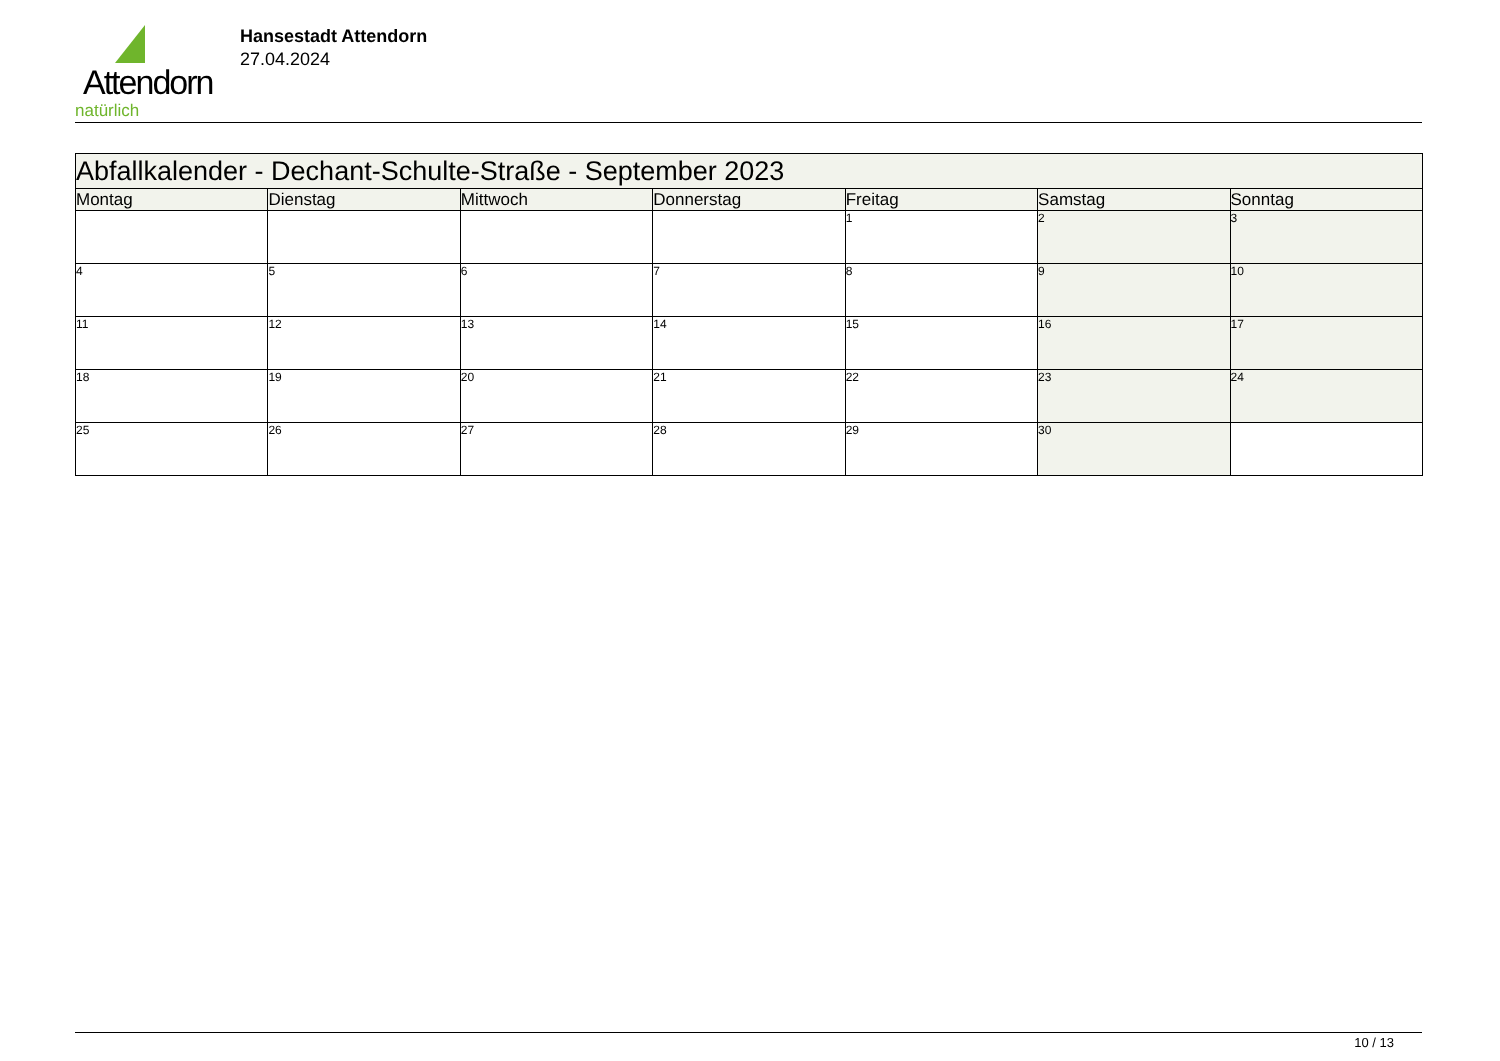Attendorn
natürlich
Hansestadt Attendorn
27.04.2024
| Abfallkalender - Dechant-Schulte-Straße - September 2023 | | | | | | |
| Montag | Dienstag | Mittwoch | Donnerstag | Freitag | Samstag | Sonntag |
| | | | | 1 | 2 | 3 |
| 4 | 5 | 6 | 7 | 8 | 9 | 10 |
| 11 | 12 | 13 | 14 | 15 | 16 | 17 |
| 18 | 19 | 20 | 21 | 22 | 23 | 24 |
| 25 | 26 | 27 | 28 | 29 | 30 | |
10 / 13